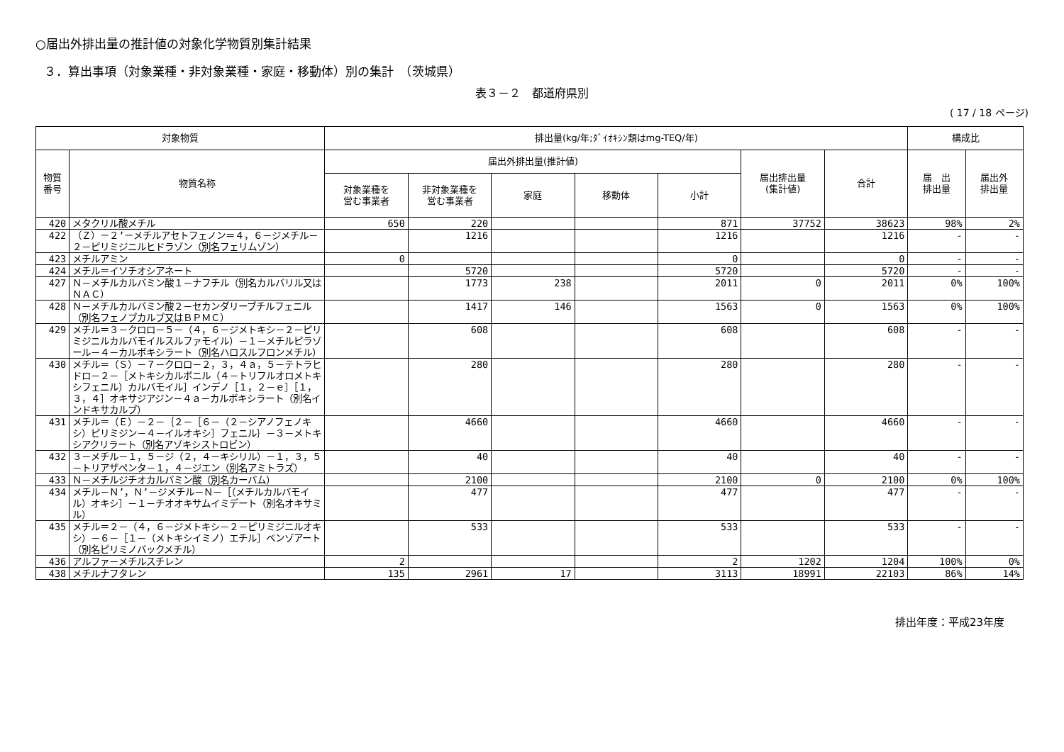○届出外排出量の推計値の対象化学物質別集計結果
３．算出事項（対象業種・非対象業種・家庭・移動体）別の集計　（茨城県）
表３－２　都道府県別
( 17 / 18 ページ)
| 対象物質 | | 排出量(kg/年;ﾀﾞｲｵｷｼﾝ類はmg-TEQ/年) | | | | | | | 構成比 | |
| --- | --- | --- | --- | --- | --- | --- | --- | --- | --- | --- |
| 物質 番号 | 物質名称 | 届出外排出量(推計値) | | | | | 届出排出量 (集計値) | 合計 | 届 出 排出量 | 届出外 排出量 |
| | | 対象業種を 営む事業者 | 非対象業種を 営む事業者 | 家庭 | 移動体 | 小計 | | | | |
| 420 | メタクリル酸メチル | 650 | 220 | | | 871 | 37752 | 38623 | 98% | 2% |
| 422 | （Ｚ）－２’－メチルアセトフェノン＝４，６－ジメチル－２－ピリミジニルヒドラゾン（別名フェリムゾン） | | 1216 | | | 1216 | | 1216 | - | - |
| 423 | メチルアミン | 0 | | | | 0 | | 0 | - | - |
| 424 | メチル＝イソチオシアネート | | 5720 | | | 5720 | | 5720 | - | - |
| 427 | Ｎ－メチルカルバミン酸１－ナフチル（別名カルバリル又はＮＡＣ） | | 1773 | 238 | | 2011 | 0 | 2011 | 0% | 100% |
| 428 | Ｎ－メチルカルバミン酸２－セカンダリーブチルフェニル（別名フェノブカルブ又はＢＰＭＣ） | | 1417 | 146 | | 1563 | 0 | 1563 | 0% | 100% |
| 429 | メチル＝３－クロロ－５－（４，６－ジメトキシ－２－ピリミジニルカルバモイルスルファモイル）－１－メチルピラゾール－４－カルボキシラート（別名ハロスルフロンメチル） | | 608 | | | 608 | | 608 | - | - |
| 430 | メチル＝（Ｓ）－７－クロロ－２，３，４ａ，５－テトラヒドロ－２－［メトキシカルボニル（４－トリフルオロメトキシフェニル）カルバモイル］インデノ［１，２－ｅ］［１，３，４］オキサジアジン－４ａ－カルボキシラート（別名インドキサカルブ） | | 280 | | | 280 | | 280 | - | - |
| 431 | メチル＝（Ｅ）－２－｛２－［６－（２－シアノフェノキシ）ピリミジン－４－イルオキシ］フェニル｝－３－メトキシアクリラート（別名アゾキシストロビン） | | 4660 | | | 4660 | | 4660 | - | - |
| 432 | ３－メチル－１，５－ジ（２，４－キシリル）－１，３，５－トリアザペンタ－１，４－ジエン（別名アミトラズ） | | 40 | | | 40 | | 40 | - | - |
| 433 | Ｎ－メチルジチオカルバミン酸（別名カーバム） | | 2100 | | | 2100 | 0 | 2100 | 0% | 100% |
| 434 | メチル－Ｎ’，Ｎ’－ジメチル－Ｎ－［（メチルカルバモイル）オキシ］－１－チオオキサムイミデート（別名オキサミル） | | 477 | | | 477 | | 477 | - | - |
| 435 | メチル＝２－（４，６－ジメトキシ－２－ピリミジニルオキシ）－６－［１－（メトキシイミノ）エチル］ベンゾアート（別名ピリミノバックメチル） | | 533 | | | 533 | | 533 | - | - |
| 436 | アルファ－メチルスチレン | 2 | | | | 2 | 1202 | 1204 | 100% | 0% |
| 438 | メチルナフタレン | 135 | 2961 | 17 | | 3113 | 18991 | 22103 | 86% | 14% |
排出年度：平成23年度